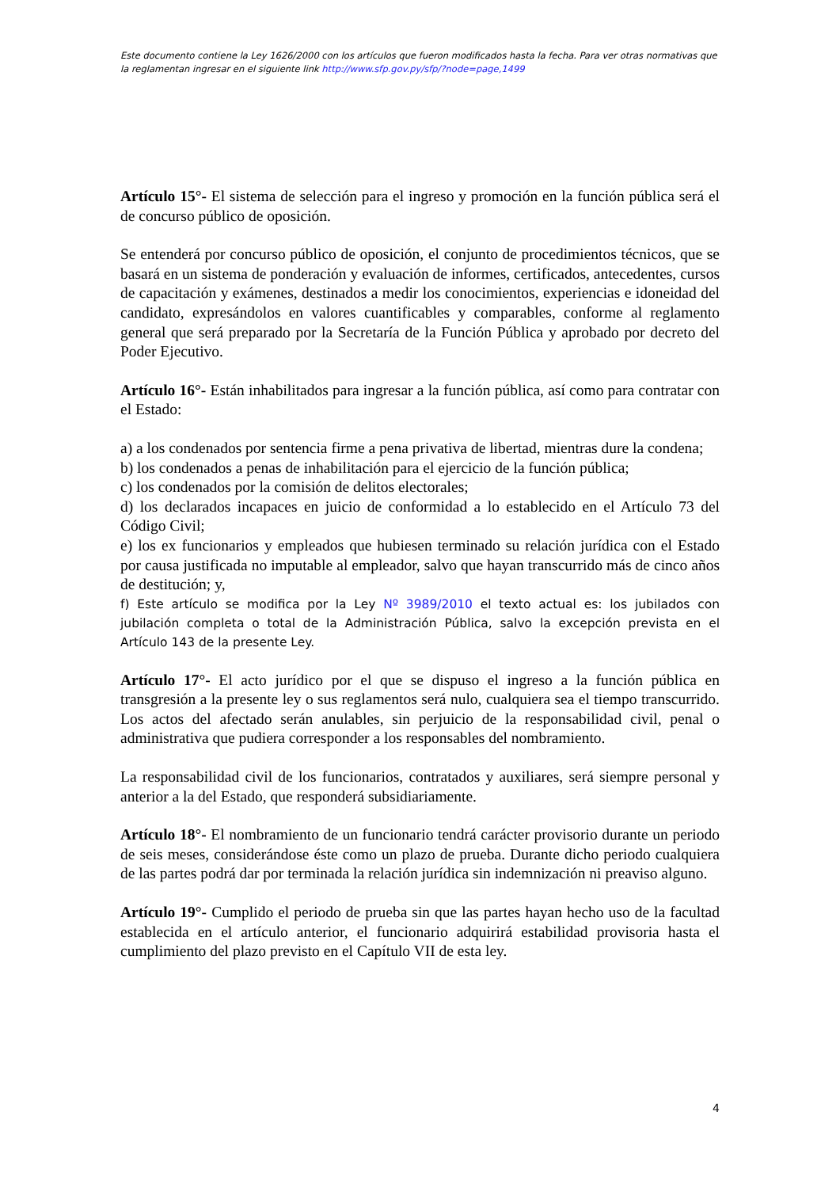Este documento contiene la Ley 1626/2000 con los artículos que fueron modificados hasta la fecha. Para ver otras normativas que la reglamentan ingresar en el siguiente link http://www.sfp.gov.py/sfp/?node=page,1499
Artículo 15°- El sistema de selección para el ingreso y promoción en la función pública será el de concurso público de oposición.
Se entenderá por concurso público de oposición, el conjunto de procedimientos técnicos, que se basará en un sistema de ponderación y evaluación de informes, certificados, antecedentes, cursos de capacitación y exámenes, destinados a medir los conocimientos, experiencias e idoneidad del candidato, expresándolos en valores cuantificables y comparables, conforme al reglamento general que será preparado por la Secretaría de la Función Pública y aprobado por decreto del Poder Ejecutivo.
Artículo 16°- Están inhabilitados para ingresar a la función pública, así como para contratar con el Estado:
a) a los condenados por sentencia firme a pena privativa de libertad, mientras dure la condena;
b) los condenados a penas de inhabilitación para el ejercicio de la función pública;
c) los condenados por la comisión de delitos electorales;
d) los declarados incapaces en juicio de conformidad a lo establecido en el Artículo 73 del Código Civil;
e) los ex funcionarios y empleados que hubiesen terminado su relación jurídica con el Estado por causa justificada no imputable al empleador, salvo que hayan transcurrido más de cinco años de destitución; y,
f) Este artículo se modifica por la Ley Nº 3989/2010 el texto actual es: los jubilados con jubilación completa o total de la Administración Pública, salvo la excepción prevista en el Artículo 143 de la presente Ley.
Artículo 17°- El acto jurídico por el que se dispuso el ingreso a la función pública en transgresión a la presente ley o sus reglamentos será nulo, cualquiera sea el tiempo transcurrido. Los actos del afectado serán anulables, sin perjuicio de la responsabilidad civil, penal o administrativa que pudiera corresponder a los responsables del nombramiento.
La responsabilidad civil de los funcionarios, contratados y auxiliares, será siempre personal y anterior a la del Estado, que responderá subsidiariamente.
Artículo 18°- El nombramiento de un funcionario tendrá carácter provisorio durante un periodo de seis meses, considerándose éste como un plazo de prueba. Durante dicho periodo cualquiera de las partes podrá dar por terminada la relación jurídica sin indemnización ni preaviso alguno.
Artículo 19°- Cumplido el periodo de prueba sin que las partes hayan hecho uso de la facultad establecida en el artículo anterior, el funcionario adquirirá estabilidad provisoria hasta el cumplimiento del plazo previsto en el Capítulo VII de esta ley.
4